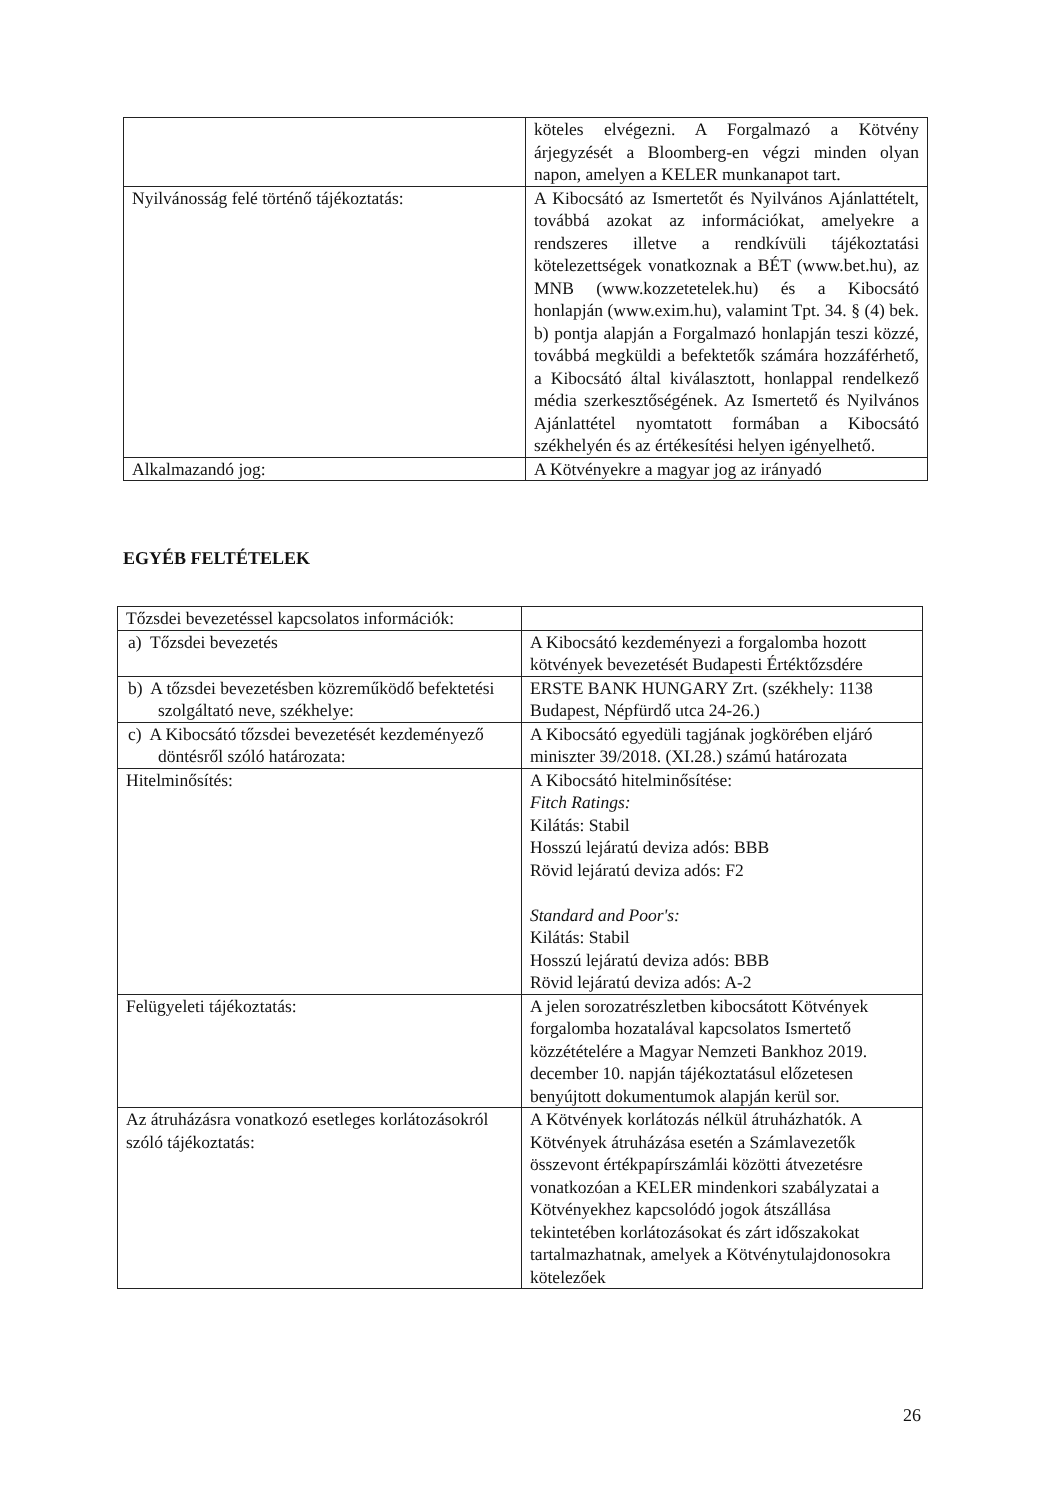| | köteles elvégezni. A Forgalmazó a Kötvény árjegyzését a Bloomberg-en végzi minden olyan napon, amelyen a KELER munkanapot tart. |
| Nyilvánosság felé történő tájékoztatás: | A Kibocsátó az Ismertetőt és Nyilvános Ajánlattételt, továbbá azokat az információkat, amelyekre a rendszeres illetve a rendkívüli tájékoztatási kötelezettségek vonatkoznak a BÉT (www.bet.hu), az MNB (www.kozzetetelek.hu) és a Kibocsátó honlapján (www.exim.hu), valamint Tpt. 34. § (4) bek. b) pontja alapján a Forgalmazó honlapján teszi közzé, továbbá megküldi a befektetők számára hozzáférhető, a Kibocsátó által kiválasztott, honlappal rendelkező média szerkesztőségének. Az Ismertető és Nyilvános Ajánlattétel nyomtatott formában a Kibocsátó székhelyén és az értékesítési helyen igényelhető. |
| Alkalmazandó jog: | A Kötvényekre a magyar jog az irányadó |
EGYÉB FELTÉTELEK
| Tőzsdei bevezetéssel kapcsolatos információk: | |
| a) Tőzsdei bevezetés | A Kibocsátó kezdeményezi a forgalomba hozott kötvények bevezetését Budapesti Értéktőzsdére |
| b) A tőzsdei bevezetésben közreműködő befektetési szolgáltató neve, székhelye: | ERSTE BANK HUNGARY Zrt. (székhely: 1138 Budapest, Népfürdő utca 24-26.) |
| c) A Kibocsátó tőzsdei bevezetését kezdeményező döntésről szóló határozata: | A Kibocsátó egyedüli tagjának jogkörében eljáró miniszter 39/2018. (XI.28.) számú határozata |
| Hitelminősítés: | A Kibocsátó hitelminősítése: Fitch Ratings: Kilátás: Stabil Hosszú lejáratú deviza adós: BBB Rövid lejáratú deviza adós: F2 Standard and Poor's: Kilátás: Stabil Hosszú lejáratú deviza adós: BBB Rövid lejáratú deviza adós: A-2 |
| Felügyeleti tájékoztatás: | A jelen sorozatrészletben kibocsátott Kötvények forgalomba hozatalával kapcsolatos Ismertető közzétételére a Magyar Nemzeti Bankhoz 2019. december 10. napján tájékoztatásul előzetesen benyújtott dokumentumok alapján kerül sor. |
| Az átruházásra vonatkozó esetleges korlátozásokról szóló tájékoztatás: | A Kötvények korlátozás nélkül átruházhatók. A Kötvények átruházása esetén a Számlavezetők összevont értékpapírszámlái közötti átvezetésre vonatkozóan a KELER mindenkori szabályzatai a Kötvényekhez kapcsolódó jogok átszállása tekintetében korlátozásokat és zárt időszakokat tartalmazhatnak, amelyek a Kötvénytulajdonosokra kötelezőek |
26